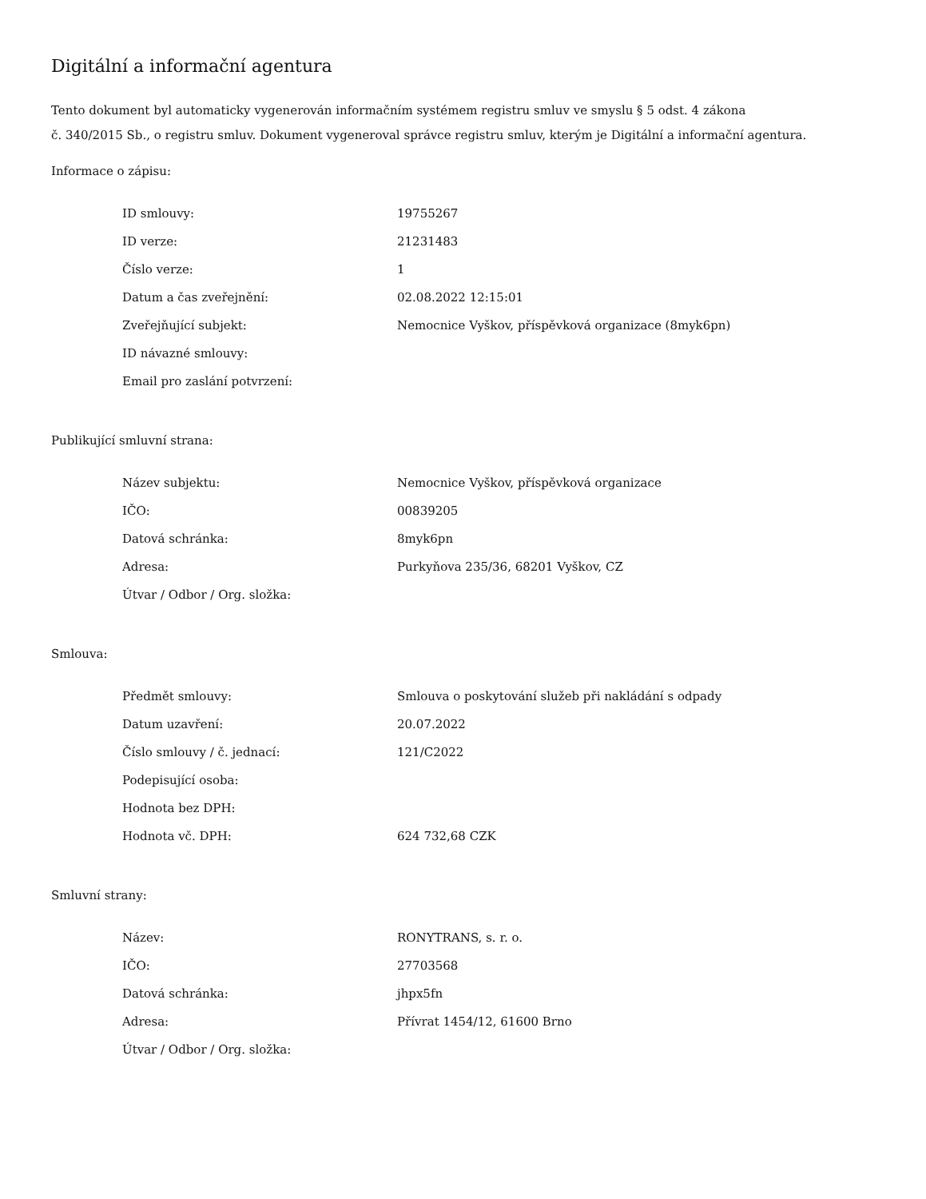Digitální a informační agentura
Tento dokument byl automaticky vygenerován informačním systémem registru smluv ve smyslu § 5 odst. 4 zákona
č. 340/2015 Sb., o registru smluv. Dokument vygeneroval správce registru smluv, kterým je Digitální a informační agentura.
Informace o zápisu:
| ID smlouvy: | 19755267 |
| ID verze: | 21231483 |
| Číslo verze: | 1 |
| Datum a čas zveřejnění: | 02.08.2022 12:15:01 |
| Zveřejňující subjekt: | Nemocnice Vyškov, příspěvková organizace (8myk6pn) |
| ID návazné smlouvy: | |
| Email pro zaslání potvrzení: | |
Publikující smluvní strana:
| Název subjektu: | Nemocnice Vyškov, příspěvková organizace |
| IČO: | 00839205 |
| Datová schránka: | 8myk6pn |
| Adresa: | Purkyňova 235/36, 68201 Vyškov, CZ |
| Útvar / Odbor / Org. složka: | |
Smlouva:
| Předmět smlouvy: | Smlouva o poskytování služeb při nakládání s odpady |
| Datum uzavření: | 20.07.2022 |
| Číslo smlouvy / č. jednací: | 121/C2022 |
| Podepisující osoba: | |
| Hodnota bez DPH: | |
| Hodnota vč. DPH: | 624 732,68 CZK |
Smluvní strany:
| Název: | RONYTRANS, s. r. o. |
| IČO: | 27703568 |
| Datová schránka: | jhpx5fn |
| Adresa: | Přívrat 1454/12, 61600 Brno |
| Útvar / Odbor / Org. složka: | |